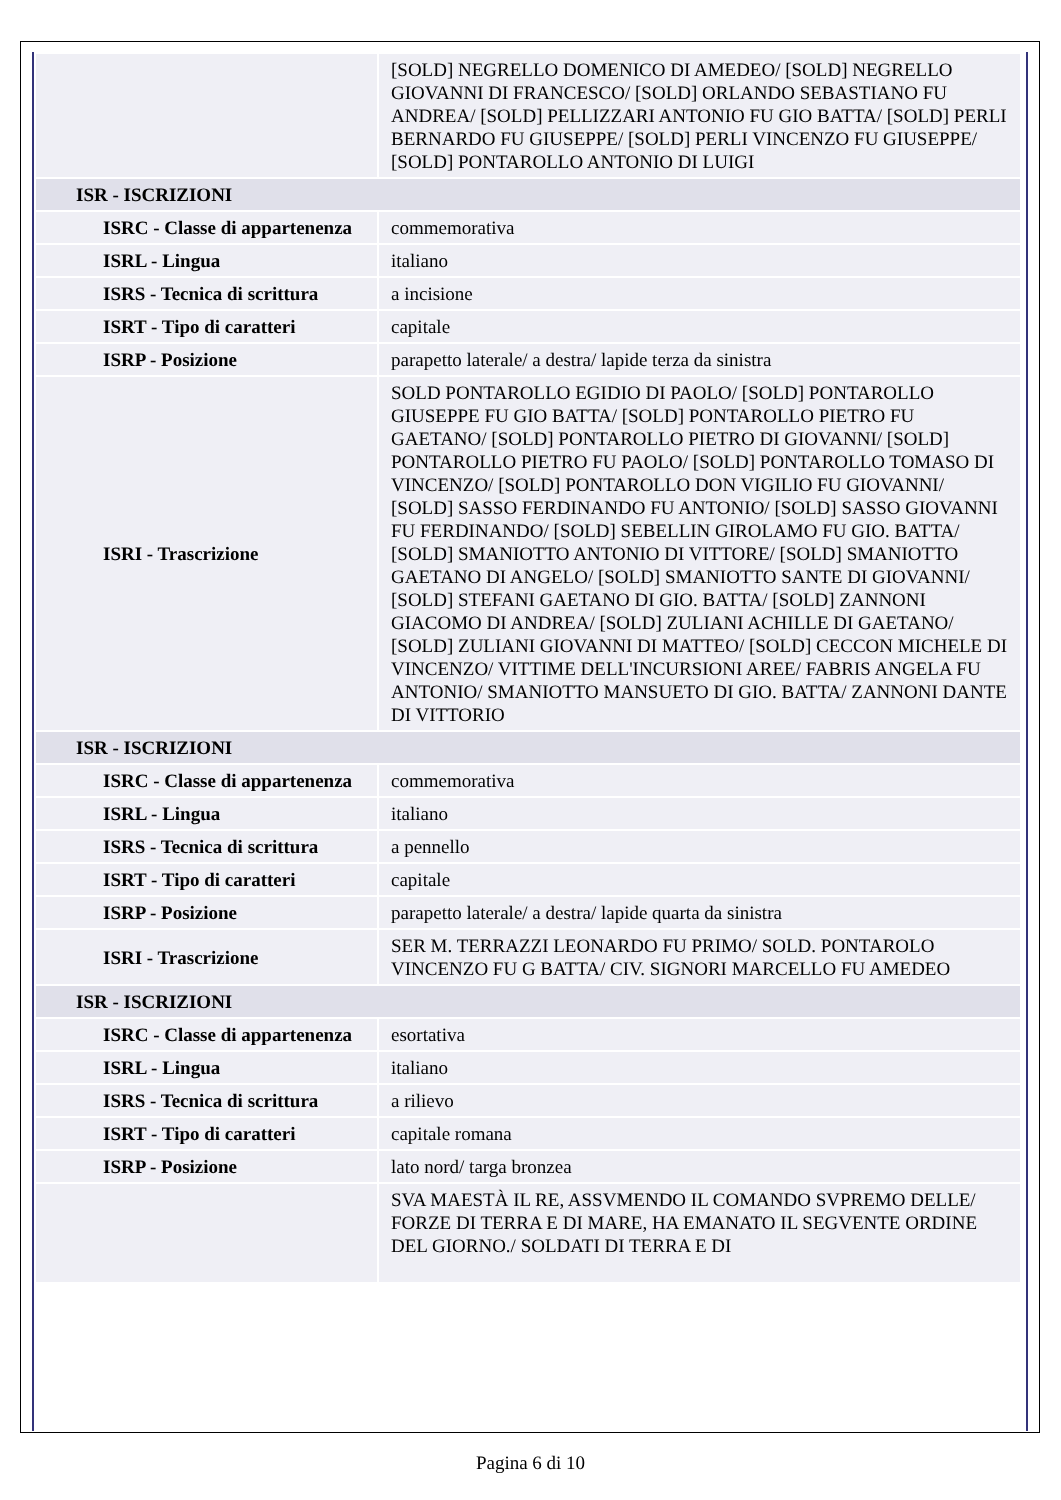| | [SOLD] NEGRELLO DOMENICO DI AMEDEO/ [SOLD] NEGRELLO GIOVANNI DI FRANCESCO/ [SOLD] ORLANDO SEBASTIANO FU ANDREA/ [SOLD] PELLIZZARI ANTONIO FU GIO BATTA/ [SOLD] PERLI BERNARDO FU GIUSEPPE/ [SOLD] PERLI VINCENZO FU GIUSEPPE/ [SOLD] PONTAROLLO ANTONIO DI LUIGI |
| ISR - ISCRIZIONI | |
| ISRC - Classe di appartenenza | commemorativa |
| ISRL - Lingua | italiano |
| ISRS - Tecnica di scrittura | a incisione |
| ISRT - Tipo di caratteri | capitale |
| ISRP - Posizione | parapetto laterale/ a destra/ lapide terza da sinistra |
| ISRI - Trascrizione | SOLD PONTAROLLO EGIDIO DI PAOLO/ [SOLD] PONTAROLLO GIUSEPPE FU GIO BATTA/ [SOLD] PONTAROLLO PIETRO FU GAETANO/ [SOLD] PONTAROLLO PIETRO DI GIOVANNI/ [SOLD] PONTAROLLO PIETRO FU PAOLO/ [SOLD] PONTAROLLO TOMASO DI VINCENZO/ [SOLD] PONTAROLLO DON VIGILIO FU GIOVANNI/ [SOLD] SASSO FERDINANDO FU ANTONIO/ [SOLD] SASSO GIOVANNI FU FERDINANDO/ [SOLD] SEBELLIN GIROLAMO FU GIO. BATTA/ [SOLD] SMANIOTTO ANTONIO DI VITTORE/ [SOLD] SMANIOTTO GAETANO DI ANGELO/ [SOLD] SMANIOTTO SANTE DI GIOVANNI/ [SOLD] STEFANI GAETANO DI GIO. BATTA/ [SOLD] ZANNONI GIACOMO DI ANDREA/ [SOLD] ZULIANI ACHILLE DI GAETANO/ [SOLD] ZULIANI GIOVANNI DI MATTEO/ [SOLD] CECCON MICHELE DI VINCENZO/ VITTIME DELL'INCURSIONI AREE/ FABRIS ANGELA FU ANTONIO/ SMANIOTTO MANSUETO DI GIO. BATTA/ ZANNONI DANTE DI VITTORIO |
| ISR - ISCRIZIONI | |
| ISRC - Classe di appartenenza | commemorativa |
| ISRL - Lingua | italiano |
| ISRS - Tecnica di scrittura | a pennello |
| ISRT - Tipo di caratteri | capitale |
| ISRP - Posizione | parapetto laterale/ a destra/ lapide quarta da sinistra |
| ISRI - Trascrizione | SER M. TERRAZZI LEONARDO FU PRIMO/ SOLD. PONTAROLO VINCENZO FU G BATTA/ CIV. SIGNORI MARCELLO FU AMEDEO |
| ISR - ISCRIZIONI | |
| ISRC - Classe di appartenenza | esortativa |
| ISRL - Lingua | italiano |
| ISRS - Tecnica di scrittura | a rilievo |
| ISRT - Tipo di caratteri | capitale romana |
| ISRP - Posizione | lato nord/ targa bronzea |
| | SVA MAESTÀ IL RE, ASSVMENDO IL COMANDO SVPREMO DELLE/ FORZE DI TERRA E DI MARE, HA EMANATO IL SEGVENTE ORDINE DEL GIORNO./ SOLDATI DI TERRA E DI |
Pagina 6 di 10